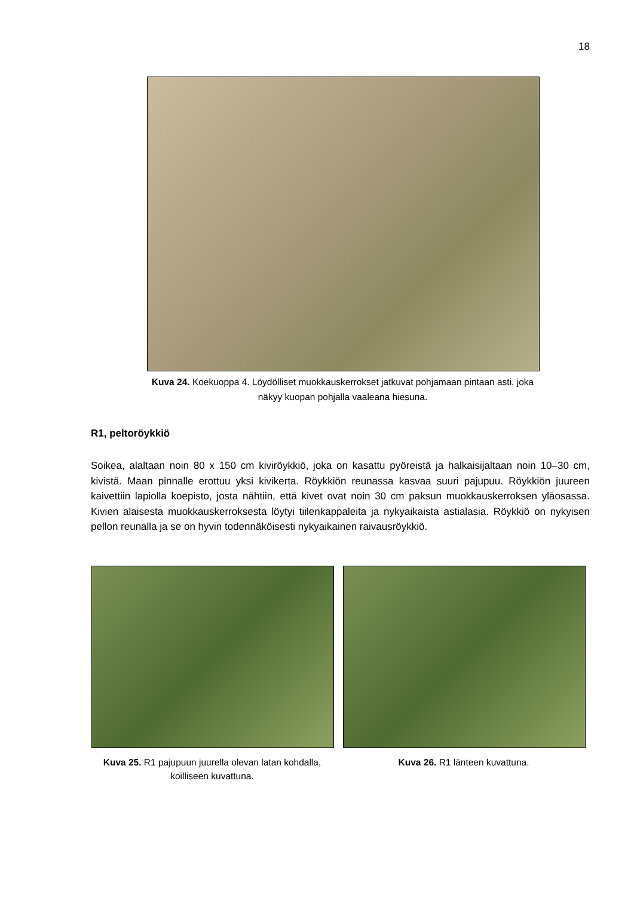18
Kuva 24. Koekuoppa 4. Löydölliset muokkauskerrokset jatkuvat pohjamaan pintaan asti, joka näkyy kuopan pohjalla vaaleana hiesuna.
R1, peltoröykkiö
Soikea, alaltaan noin 80 x 150 cm kiviröykkiö, joka on kasattu pyöreistä ja halkaisijaltaan noin 10–30 cm, kivistä. Maan pinnalle erottuu yksi kivikerta. Röykkiön reunassa kasvaa suuri pajupuu. Röykkiön juureen kaivettiin lapiolla koepisto, josta nähtiin, että kivet ovat noin 30 cm paksun muokkauskerroksen yläosassa. Kivien alaisesta muokkauskerroksesta löytyi tiilenkappaleita ja nykyaikaista astialasia. Röykkiö on nykyisen pellon reunalla ja se on hyvin todennäköisesti nykyaikainen raivausröykkiö.
Kuva 25. R1 pajupuun juurella olevan latan kohdalla, koilliseen kuvattuna.
Kuva 26. R1 länteen kuvattuna.